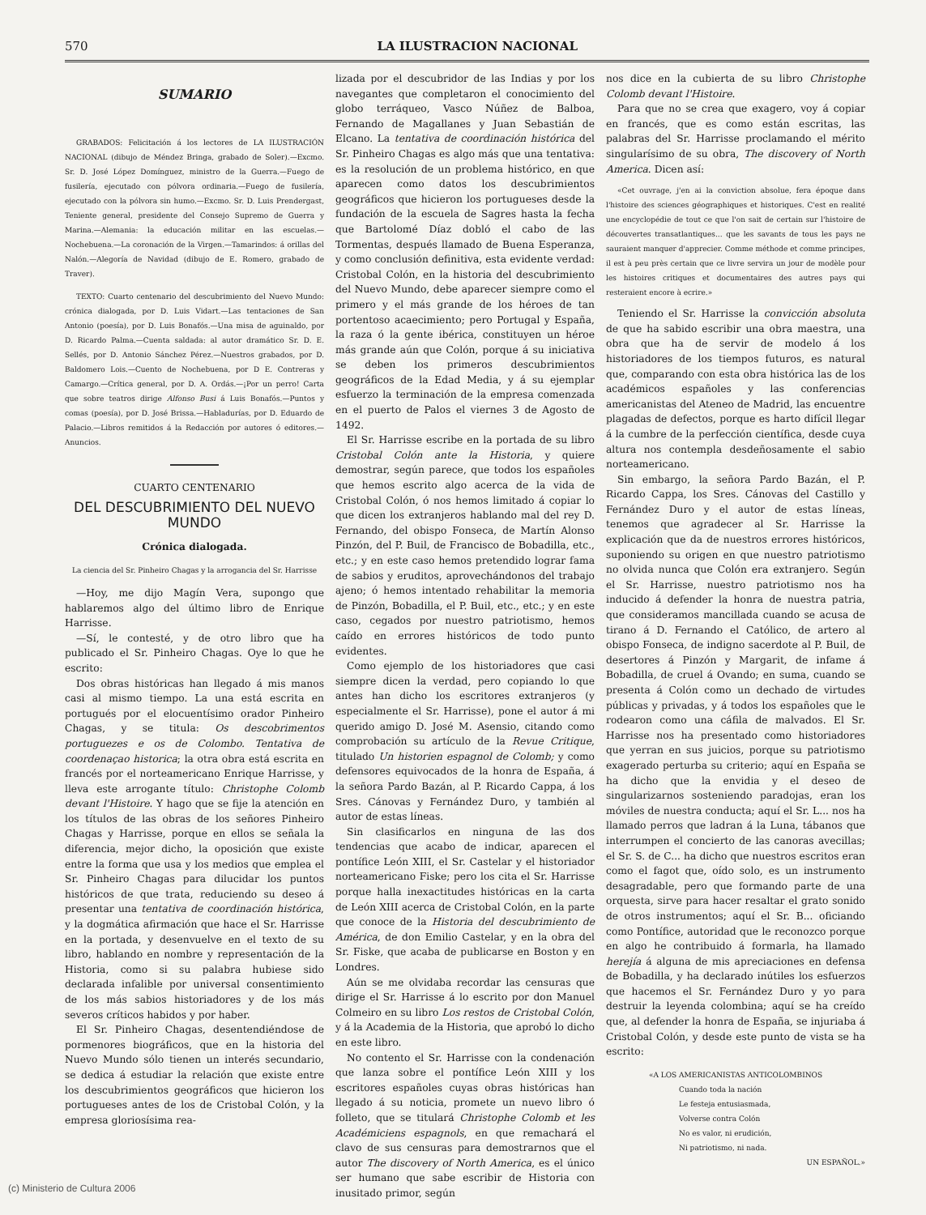570 LA ILUSTRACION NACIONAL
SUMARIO
GRABADOS: Felicitación á los lectores de LA ILUSTRACIÓN NACIONAL (dibujo de Méndez Bringa, grabado de Soler).—Excmo. Sr. D. José López Domínguez, ministro de la Guerra.—Fuego de fusilería, ejecutado con pólvora ordinaria.—Fuego de fusilería, ejecutado con la pólvora sin humo.—Excmo. Sr. D. Luis Prendergast, Teniente general, presidente del Consejo Supremo de Guerra y Marina.—Alemania: la educación militar en las escuelas.—Nochebuena.—La coronación de la Virgen.—Tamarindos: á orillas del Nalón.—Alegoría de Navidad (dibujo de E. Romero, grabado de Traver).
TEXTO: Cuarto centenario del descubrimiento del Nuevo Mundo: crónica dialogada, por D. Luis Vidart.—Las tentaciones de San Antonio (poesía), por D. Luis Bonafós.—Una misa de aguinaldo, por D. Ricardo Palma.—Cuenta saldada: al autor dramático Sr. D. E. Sellés, por D. Antonio Sánchez Pérez.—Nuestros grabados, por D. Baldomero Lois.—Cuento de Nochebuena, por D E. Contreras y Camargo.—Crítica general, por D. A. Ordás.—¡Por un perro! Carta que sobre teatros dirige Alfonso Busi á Luis Bonafós.—Puntos y comas (poesía), por D. José Brissa.—Habladurías, por D. Eduardo de Palacio.—Libros remitidos á la Redacción por autores ó editores.—Anuncios.
CUARTO CENTENARIO
DEL DESCUBRIMIENTO DEL NUEVO MUNDO
Crónica dialogada.
La ciencia del Sr. Pinheiro Chagas y la arrogancia del Sr. Harrisse
—Hoy, me dijo Magín Vera, supongo que hablaremos algo del último libro de Enrique Harrisse.
—Sí, le contesté, y de otro libro que ha publicado el Sr. Pinheiro Chagas. Oye lo que he escrito:
Dos obras históricas han llegado á mis manos casi al mismo tiempo. La una está escrita en portugués por el elocuentísimo orador Pinheiro Chagas, y se titula: Os descobrimentos portuguezes e os de Colombo. Tentativa de coordenaçao historica; la otra obra está escrita en francés por el norteamericano Enrique Harrisse, y lleva este arrogante título: Christophe Colomb devant l'Histoire. Y hago que se fije la atención en los títulos de las obras de los señores Pinheiro Chagas y Harrisse, porque en ellos se señala la diferencia, mejor dicho, la oposición que existe entre la forma que usa y los medios que emplea el Sr. Pinheiro Chagas para dilucidar los puntos históricos de que trata, reduciendo su deseo á presentar una tentativa de coordinación histórica, y la dogmática afirmación que hace el Sr. Harrisse en la portada, y desenvuelve en el texto de su libro, hablando en nombre y representación de la Historia, como si su palabra hubiese sido declarada infalible por universal consentimiento de los más sabios historiadores y de los más severos críticos habidos y por haber.
El Sr. Pinheiro Chagas, desentendiéndose de pormenores biográficos, que en la historia del Nuevo Mundo sólo tienen un interés secundario, se dedica á estudiar la relación que existe entre los descubrimientos geográficos que hicieron los portugueses antes de los de Cristobal Colón, y la empresa gloriosísima rea-
lizada por el descubridor de las Indias y por los navegantes que completaron el conocimiento del globo terráqueo, Vasco Núñez de Balboa, Fernando de Magallanes y Juan Sebastián de Elcano. La tentativa de coordinación histórica del Sr. Pinheiro Chagas es algo más que una tentativa: es la resolución de un problema histórico, en que aparecen como datos los descubrimientos geográficos que hicieron los portugueses desde la fundación de la escuela de Sagres hasta la fecha que Bartolomé Díaz dobló el cabo de las Tormentas, después llamado de Buena Esperanza, y como conclusión definitiva, esta evidente verdad: Cristobal Colón, en la historia del descubrimiento del Nuevo Mundo, debe aparecer siempre como el primero y el más grande de los héroes de tan portentoso acaecimiento; pero Portugal y España, la raza ó la gente ibérica, constituyen un héroe más grande aún que Colón, porque á su iniciativa se deben los primeros descubrimientos geográficos de la Edad Media, y á su ejemplar esfuerzo la terminación de la empresa comenzada en el puerto de Palos el viernes 3 de Agosto de 1492.
El Sr. Harrisse escribe en la portada de su libro Cristobal Colón ante la Historia, y quiere demostrar, según parece, que todos los españoles que hemos escrito algo acerca de la vida de Cristobal Colón, ó nos hemos limitado á copiar lo que dicen los extranjeros hablando mal del rey D. Fernando, del obispo Fonseca, de Martín Alonso Pinzón, del P. Buil, de Francisco de Bobadilla, etc., etc.; y en este caso hemos pretendido lograr fama de sabios y eruditos, aprovechándonos del trabajo ajeno; ó hemos intentado rehabilitar la memoria de Pinzón, Bobadilla, el P. Buil, etc., etc.; y en este caso, cegados por nuestro patriotismo, hemos caído en errores históricos de todo punto evidentes.
Como ejemplo de los historiadores que casi siempre dicen la verdad, pero copiando lo que antes han dicho los escritores extranjeros (y especialmente el Sr. Harrisse), pone el autor á mi querido amigo D. José M. Asensio, citando como comprobación su artículo de la Revue Critique, titulado Un historien espagnol de Colomb; y como defensores equivocados de la honra de España, á la señora Pardo Bazán, al P. Ricardo Cappa, á los Sres. Cánovas y Fernández Duro, y también al autor de estas líneas.
Sin clasificarlos en ninguna de las dos tendencias que acabo de indicar, aparecen el pontífice León XIII, el Sr. Castelar y el historiador norteamericano Fiske; pero los cita el Sr. Harrisse porque halla inexactitudes históricas en la carta de León XIII acerca de Cristobal Colón, en la parte que conoce de la Historia del descubrimiento de América, de don Emilio Castelar, y en la obra del Sr. Fiske, que acaba de publicarse en Boston y en Londres.
Aún se me olvidaba recordar las censuras que dirige el Sr. Harrisse á lo escrito por don Manuel Colmeiro en su libro Los restos de Cristobal Colón, y á la Academia de la Historia, que aprobó lo dicho en este libro.
No contento el Sr. Harrisse con la condenación que lanza sobre el pontífice León XIII y los escritores españoles cuyas obras históricas han llegado á su noticia, promete un nuevo libro ó folleto, que se titulará Christophe Colomb et les Académiciens espagnols, en que remachará el clavo de sus censuras para demostrarnos que el autor The discovery of North America, es el único ser humano que sabe escribir de Historia con inusitado primor, según
nos dice en la cubierta de su libro Christophe Colomb devant l'Histoire.
Para que no se crea que exagero, voy á copiar en francés, que es como están escritas, las palabras del Sr. Harrisse proclamando el mérito singularísimo de su obra, The discovery of North America. Dicen así:
«Cet ouvrage, j'en ai la conviction absolue, fera époque dans l'histoire des sciences géographiques et historiques. C'est en realité une encyclopédie de tout ce que l'on sait de certain sur l'histoire de découvertes transatlantiques... que les savants de tous les pays ne sauraient manquer d'apprecier. Comme méthode et comme principes, il est à peu près certain que ce livre servira un jour de modèle pour les histoires critiques et documentaires des autres pays qui resteraient encore à ecrire.»
Teniendo el Sr. Harrisse la convicción absoluta de que ha sabido escribir una obra maestra, una obra que ha de servir de modelo á los historiadores de los tiempos futuros, es natural que, comparando con esta obra histórica las de los académicos españoles y las conferencias americanistas del Ateneo de Madrid, las encuentre plagadas de defectos, porque es harto difícil llegar á la cumbre de la perfección científica, desde cuya altura nos contempla desdeñosamente el sabio norteamericano.
Sin embargo, la señora Pardo Bazán, el P. Ricardo Cappa, los Sres. Cánovas del Castillo y Fernández Duro y el autor de estas líneas, tenemos que agradecer al Sr. Harrisse la explicación que da de nuestros errores históricos, suponiendo su origen en que nuestro patriotismo no olvida nunca que Colón era extranjero. Según el Sr. Harrisse, nuestro patriotismo nos ha inducido á defender la honra de nuestra patria, que consideramos mancillada cuando se acusa de tirano á D. Fernando el Católico, de artero al obispo Fonseca, de indigno sacerdote al P. Buil, de desertores á Pinzón y Margarit, de infame á Bobadilla, de cruel á Ovando; en suma, cuando se presenta á Colón como un dechado de virtudes públicas y privadas, y á todos los españoles que le rodearon como una cáfila de malvados. El Sr. Harrisse nos ha presentado como historiadores que yerran en sus juicios, porque su patriotismo exagerado perturba su criterio; aquí en España se ha dicho que la envidia y el deseo de singularizarnos sosteniendo paradojas, eran los móviles de nuestra conducta; aquí el Sr. L... nos ha llamado perros que ladran á la Luna, tábanos que interrumpen el concierto de las canoras avecillas; el Sr. S. de C... ha dicho que nuestros escritos eran como el fagot que, oído solo, es un instrumento desagradable, pero que formando parte de una orquesta, sirve para hacer resaltar el grato sonido de otros instrumentos; aquí el Sr. B... oficiando como Pontífice, autoridad que le reconozco porque en algo he contribuido á formarla, ha llamado herejía á alguna de mis apreciaciones en defensa de Bobadilla, y ha declarado inútiles los esfuerzos que hacemos el Sr. Fernández Duro y yo para destruir la leyenda colombina; aquí se ha creído que, al defender la honra de España, se injuriaba á Cristobal Colón, y desde este punto de vista se ha escrito:
«A LOS AMERICANISTAS ANTICOLOMBINOS
Cuando toda la nación
Le festeja entusiasmada,
Volverse contra Colón
No es valor, ni erudición,
Ni patriotismo, ni nada.
UN ESPAÑOL.»
(c) Ministerio de Cultura 2006